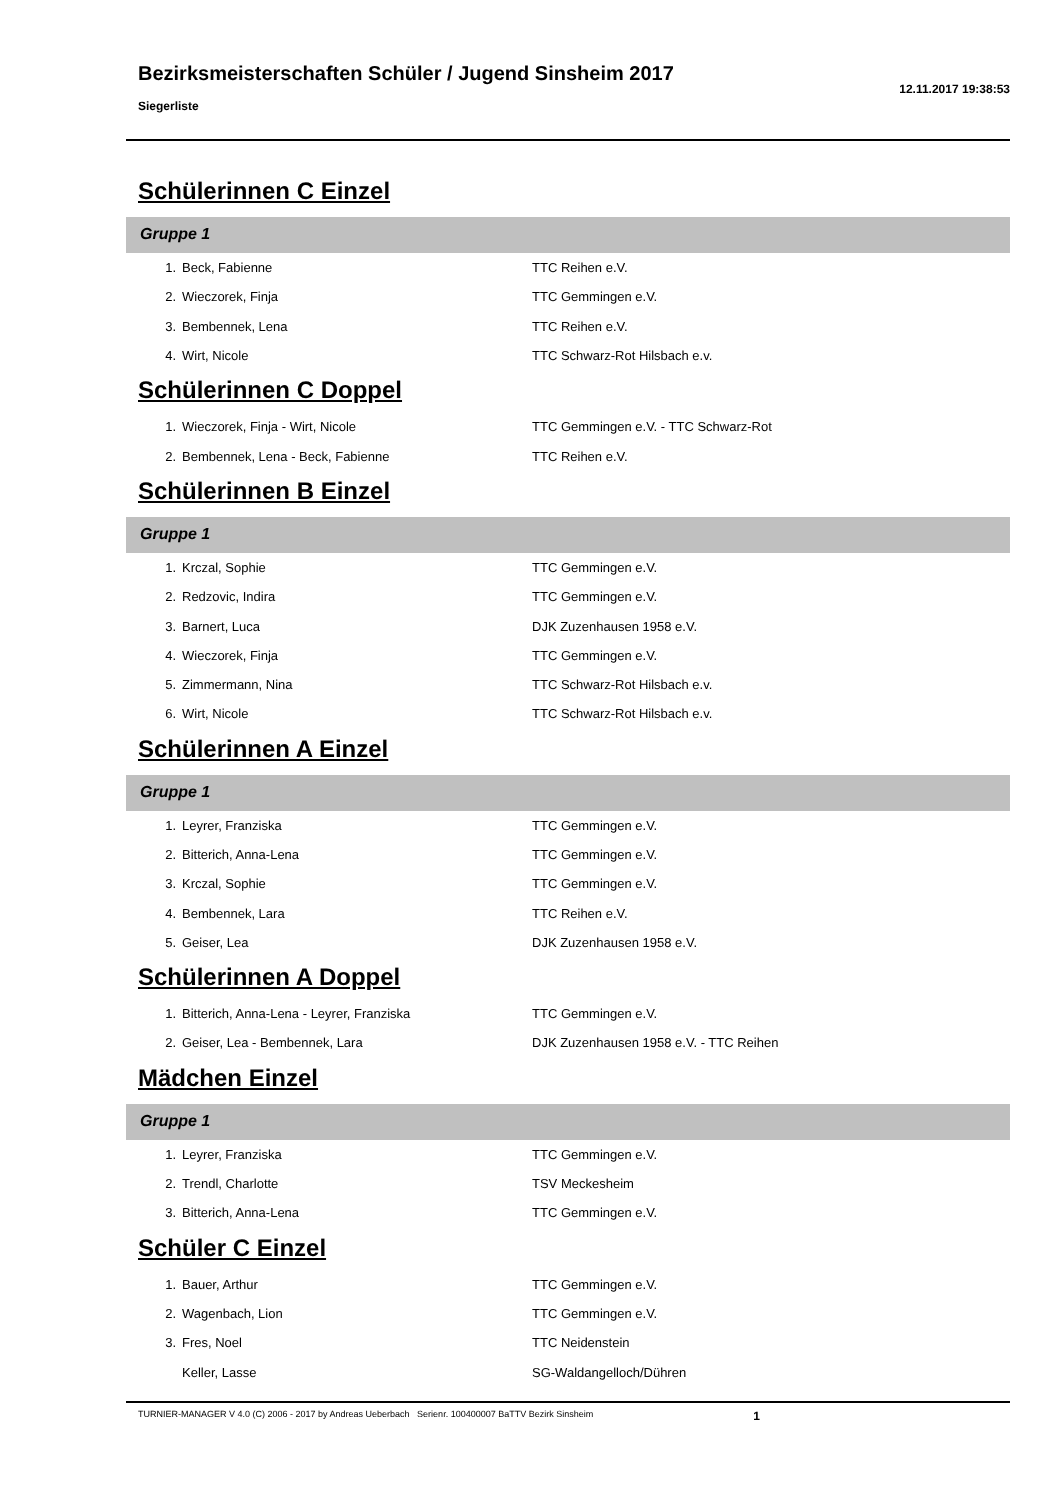Bezirksmeisterschaften Schüler / Jugend Sinsheim 2017
Siegerliste
12.11.2017 19:38:53
Schülerinnen C Einzel
Gruppe 1
| 1. | Beck, Fabienne | TTC Reihen e.V. |
| 2. | Wieczorek, Finja | TTC Gemmingen e.V. |
| 3. | Bembennek, Lena | TTC Reihen e.V. |
| 4. | Wirt, Nicole | TTC Schwarz-Rot Hilsbach e.v. |
Schülerinnen C Doppel
| 1. | Wieczorek, Finja - Wirt, Nicole | TTC Gemmingen e.V. - TTC Schwarz-Rot |
| 2. | Bembennek, Lena - Beck, Fabienne | TTC Reihen e.V. |
Schülerinnen B Einzel
Gruppe 1
| 1. | Krczal, Sophie | TTC Gemmingen e.V. |
| 2. | Redzovic, Indira | TTC Gemmingen e.V. |
| 3. | Barnert, Luca | DJK Zuzenhausen 1958 e.V. |
| 4. | Wieczorek, Finja | TTC Gemmingen e.V. |
| 5. | Zimmermann, Nina | TTC Schwarz-Rot Hilsbach e.v. |
| 6. | Wirt, Nicole | TTC Schwarz-Rot Hilsbach e.v. |
Schülerinnen A Einzel
Gruppe 1
| 1. | Leyrer, Franziska | TTC Gemmingen e.V. |
| 2. | Bitterich, Anna-Lena | TTC Gemmingen e.V. |
| 3. | Krczal, Sophie | TTC Gemmingen e.V. |
| 4. | Bembennek, Lara | TTC Reihen e.V. |
| 5. | Geiser, Lea | DJK Zuzenhausen 1958 e.V. |
Schülerinnen A Doppel
| 1. | Bitterich, Anna-Lena - Leyrer, Franziska | TTC Gemmingen e.V. |
| 2. | Geiser, Lea - Bembennek, Lara | DJK Zuzenhausen 1958 e.V. - TTC Reihen |
Mädchen Einzel
Gruppe 1
| 1. | Leyrer, Franziska | TTC Gemmingen e.V. |
| 2. | Trendl, Charlotte | TSV Meckesheim |
| 3. | Bitterich, Anna-Lena | TTC Gemmingen e.V. |
Schüler C Einzel
| 1. | Bauer, Arthur | TTC Gemmingen e.V. |
| 2. | Wagenbach, Lion | TTC Gemmingen e.V. |
| 3. | Fres, Noel | TTC Neidenstein |
| | Keller, Lasse | SG-Waldangelloch/Dühren |
TURNIER-MANAGER V 4.0 (C) 2006 - 2017 by Andreas Ueberbach Serienr. 100400007 BaTTV Bezirk Sinsheim 1